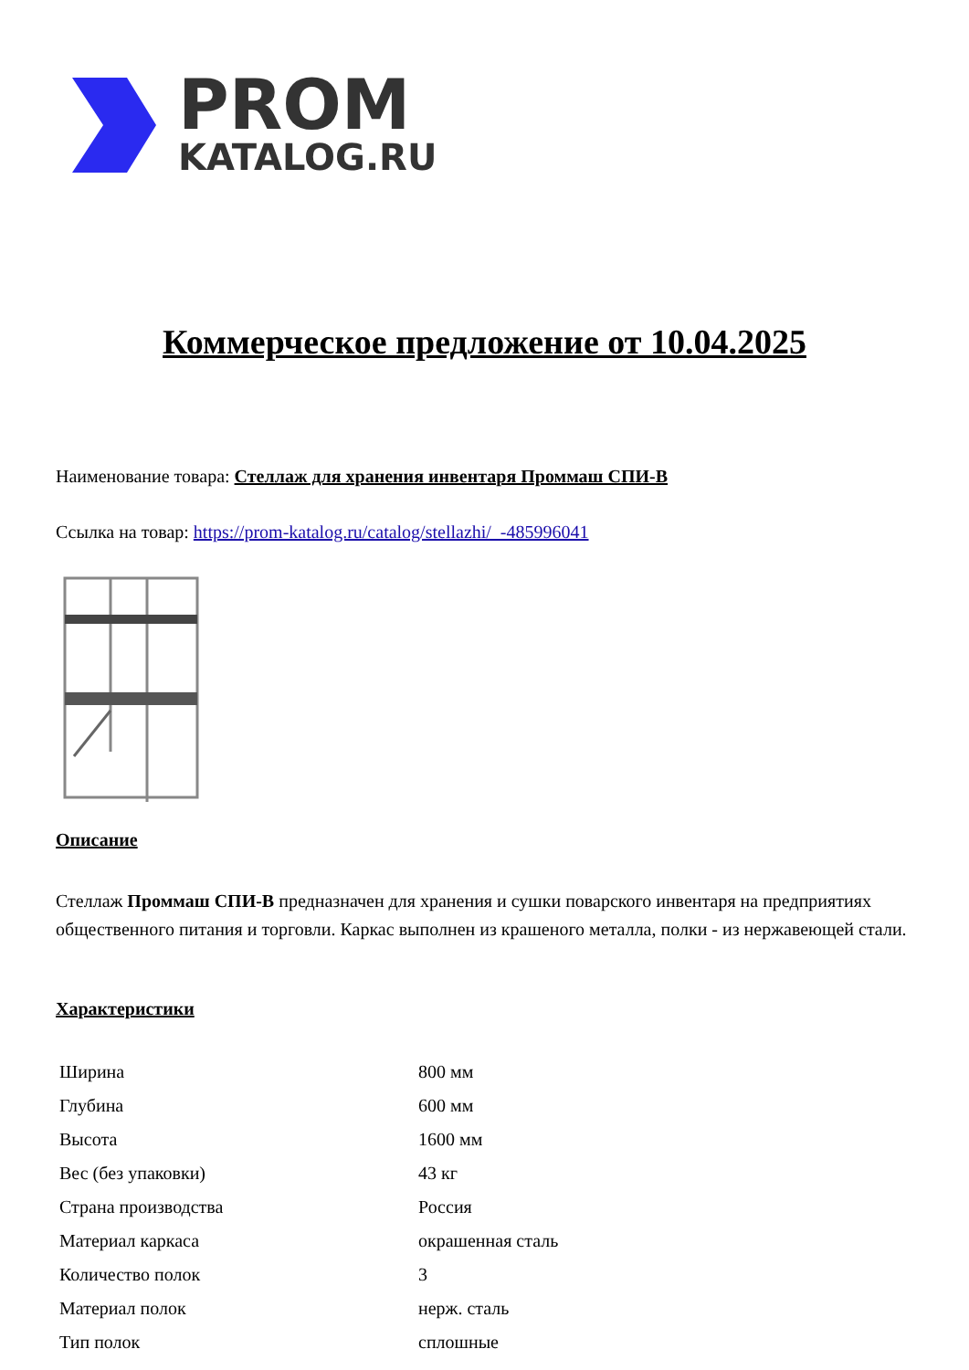PROM
KATALOG.RU
Коммерческое предложение от 10.04.2025
Наименование товара: Стеллаж для хранения инвентаря Проммаш СПИ-В
Ссылка на товар: https://prom-katalog.ru/catalog/stellazhi/_-485996041
Описание
Стеллаж Проммаш СПИ-В предназначен для хранения и сушки поварского инвентаря на предприятиях общественного питания и торговли. Каркас выполнен из крашеного металла, полки - из нержавеющей стали.
Характеристики
| Ширина | 800 мм |
| Глубина | 600 мм |
| Высота | 1600 мм |
| Вес (без упаковки) | 43 кг |
| Страна производства | Россия |
| Материал каркаса | окрашенная сталь |
| Количество полок | 3 |
| Материал полок | нерж. сталь |
| Тип полок | сплошные |